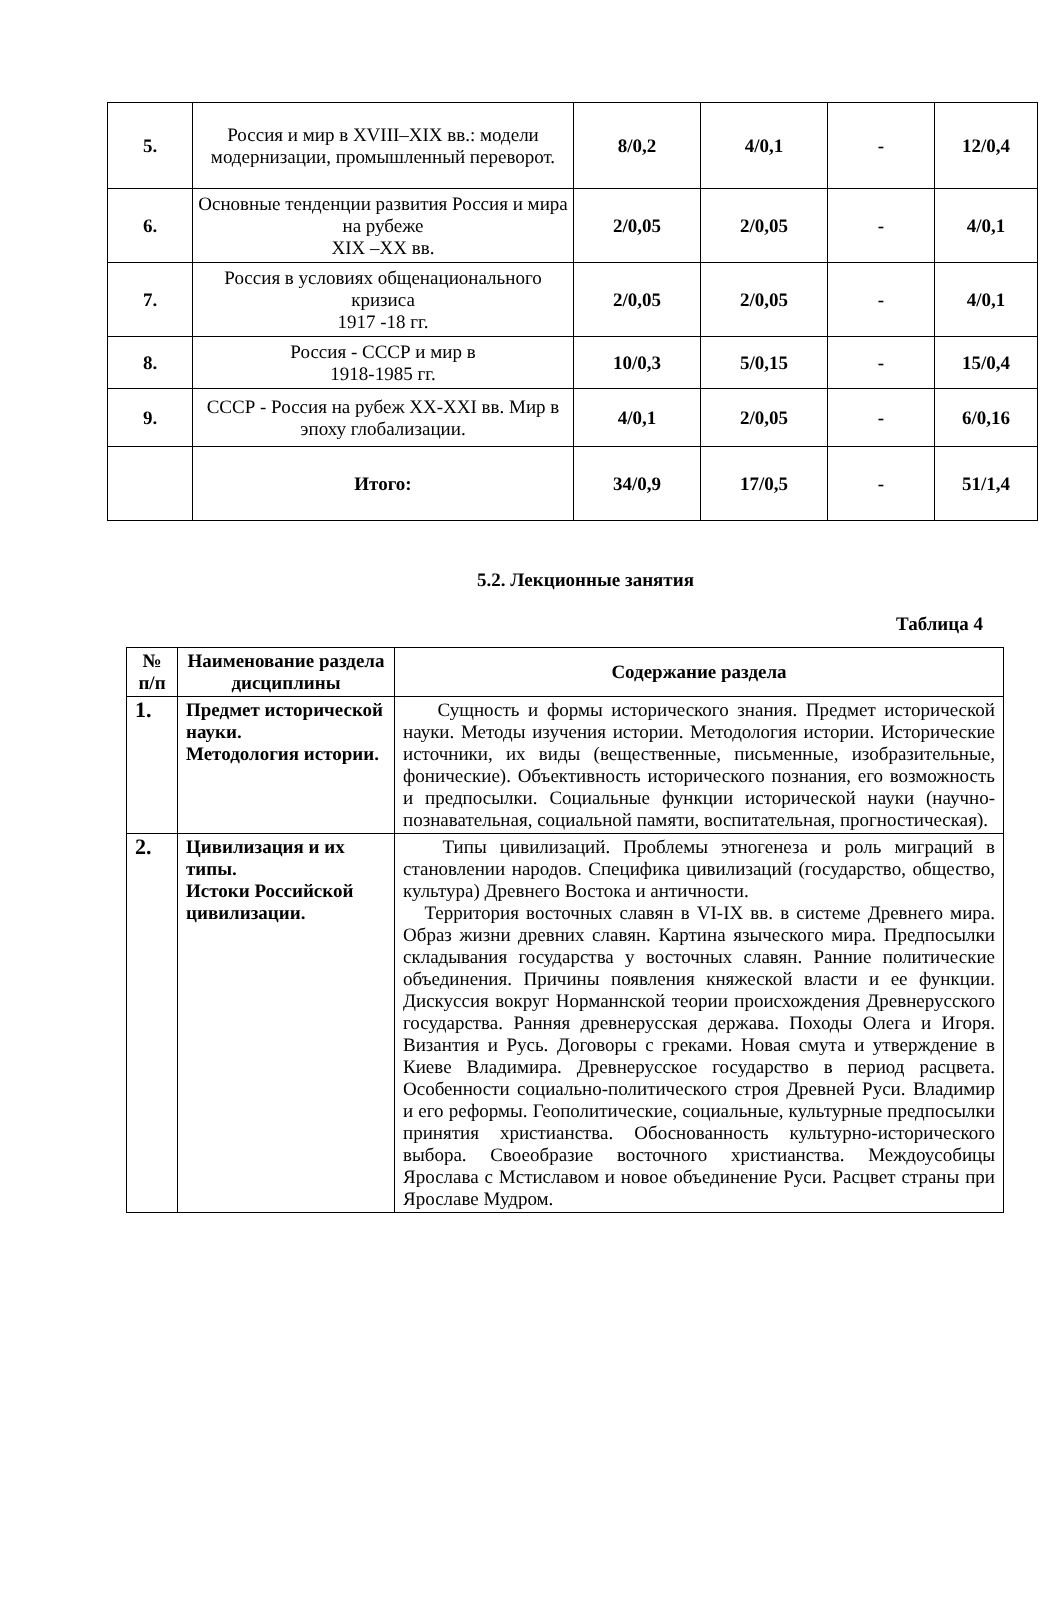| 5. | Россия и мир в XVIII–XIX вв.: модели модернизации, промышленный переворот. | 8/0,2 | 4/0,1 | - | 12/0,4 |
| 6. | Основные тенденции развития Россия и мира на рубеже XIX –XX вв. | 2/0,05 | 2/0,05 | - | 4/0,1 |
| 7. | Россия в условиях общенационального кризиса 1917 -18 гг. | 2/0,05 | 2/0,05 | - | 4/0,1 |
| 8. | Россия - СССР и мир в 1918-1985 гг. | 10/0,3 | 5/0,15 | - | 15/0,4 |
| 9. | СССР - Россия на рубеж XX-XXI вв. Мир в эпоху глобализации. | 4/0,1 | 2/0,05 | - | 6/0,16 |
| | Итого: | 34/0,9 | 17/0,5 | - | 51/1,4 |
5.2. Лекционные занятия
Таблица 4
| № п/п | Наименование раздела дисциплины | Содержание раздела |
| --- | --- | --- |
| 1. | Предмет исторической науки. Методология истории. | Сущность и формы исторического знания. Предмет исторической науки. Методы изучения истории. Методология истории. Исторические источники, их виды (вещественные, письменные, изобразительные, фонические). Объективность исторического познания, его возможность и предпосылки. Социальные функции исторической науки (научно-познавательная, социальной памяти, воспитательная, прогностическая). |
| 2. | Цивилизация и их типы. Истоки Российской цивилизации. | Типы цивилизаций. Проблемы этногенеза и роль миграций в становлении народов. Специфика цивилизаций (государство, общество, культура) Древнего Востока и античности. Территория восточных славян в VI-IX вв. в системе Древнего мира. Образ жизни древних славян. Картина языческого мира. Предпосылки складывания государства у восточных славян. Ранние политические объединения. Причины появления княжеской власти и ее функции. Дискуссия вокруг Норманнской теории происхождения Древнерусского государства. Ранняя древнерусская держава. Походы Олега и Игоря. Византия и Русь. Договоры с греками. Новая смута и утверждение в Киеве Владимира. Древнерусское государство в период расцвета. Особенности социально-политического строя Древней Руси. Владимир и его реформы. Геополитические, социальные, культурные предпосылки принятия христианства. Обоснованность культурно-исторического выбора. Своеобразие восточного христианства. Междоусобицы Ярослава с Мстиславом и новое объединение Руси. Расцвет страны при Ярославе Мудром. |